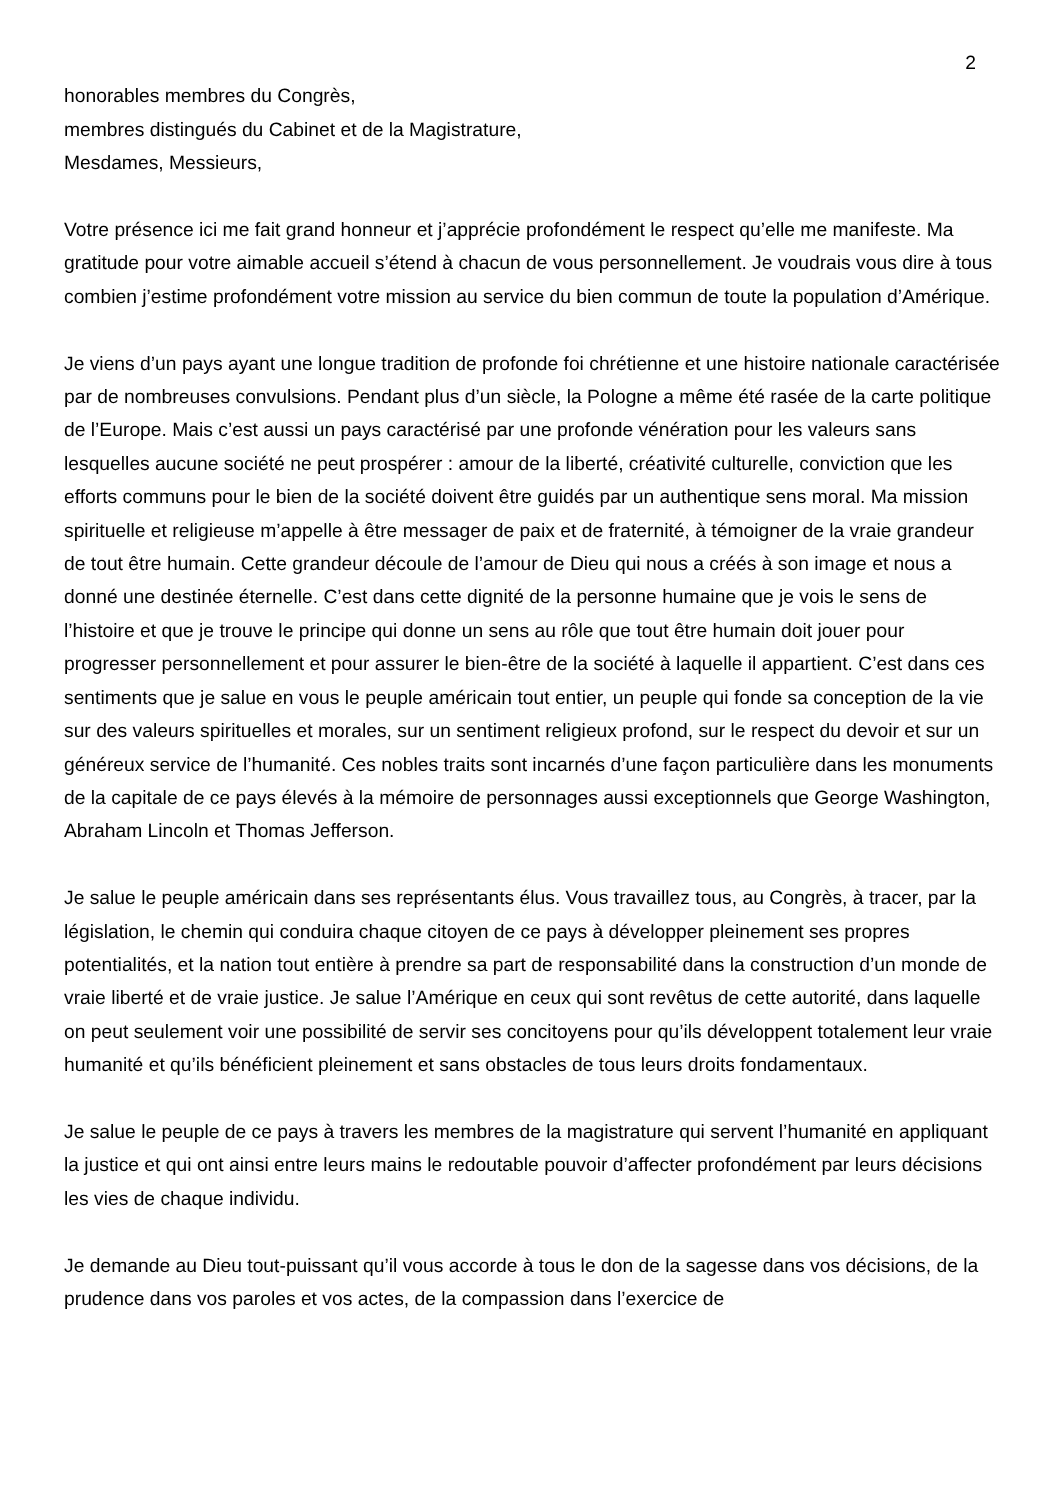2
honorables membres du Congrès,
membres distingués du Cabinet et de la Magistrature,
Mesdames, Messieurs,
Votre présence ici me fait grand honneur et j’apprécie profondément le respect qu’elle me manifeste. Ma gratitude pour votre aimable accueil s’étend à chacun de vous personnellement. Je voudrais vous dire à tous combien j’estime profondément votre mission au service du bien commun de toute la population d’Amérique.
Je viens d’un pays ayant une longue tradition de profonde foi chrétienne et une histoire nationale caractérisée par de nombreuses convulsions. Pendant plus d’un siècle, la Pologne a même été rasée de la carte politique de l’Europe. Mais c’est aussi un pays caractérisé par une profonde vénération pour les valeurs sans lesquelles aucune société ne peut prospérer : amour de la liberté, créativité culturelle, conviction que les efforts communs pour le bien de la société doivent être guidés par un authentique sens moral. Ma mission spirituelle et religieuse m’appelle à être messager de paix et de fraternité, à témoigner de la vraie grandeur de tout être humain. Cette grandeur découle de l’amour de Dieu qui nous a créés à son image et nous a donné une destinée éternelle. C’est dans cette dignité de la personne humaine que je vois le sens de l’histoire et que je trouve le principe qui donne un sens au rôle que tout être humain doit jouer pour progresser personnellement et pour assurer le bien-être de la société à laquelle il appartient. C’est dans ces sentiments que je salue en vous le peuple américain tout entier, un peuple qui fonde sa conception de la vie sur des valeurs spirituelles et morales, sur un sentiment religieux profond, sur le respect du devoir et sur un généreux service de l’humanité. Ces nobles traits sont incarnés d’une façon particulière dans les monuments de la capitale de ce pays élevés à la mémoire de personnages aussi exceptionnels que George Washington, Abraham Lincoln et Thomas Jefferson.
Je salue le peuple américain dans ses représentants élus. Vous travaillez tous, au Congrès, à tracer, par la législation, le chemin qui conduira chaque citoyen de ce pays à développer pleinement ses propres potentialités, et la nation tout entière à prendre sa part de responsabilité dans la construction d’un monde de vraie liberté et de vraie justice. Je salue l’Amérique en ceux qui sont revêtus de cette autorité, dans laquelle on peut seulement voir une possibilité de servir ses concitoyens pour qu’ils développent totalement leur vraie humanité et qu’ils bénéficient pleinement et sans obstacles de tous leurs droits fondamentaux.
Je salue le peuple de ce pays à travers les membres de la magistrature qui servent l’humanité en appliquant la justice et qui ont ainsi entre leurs mains le redoutable pouvoir d’affecter profondément par leurs décisions les vies de chaque individu.
Je demande au Dieu tout-puissant qu’il vous accorde à tous le don de la sagesse dans vos décisions, de la prudence dans vos paroles et vos actes, de la compassion dans l’exercice de